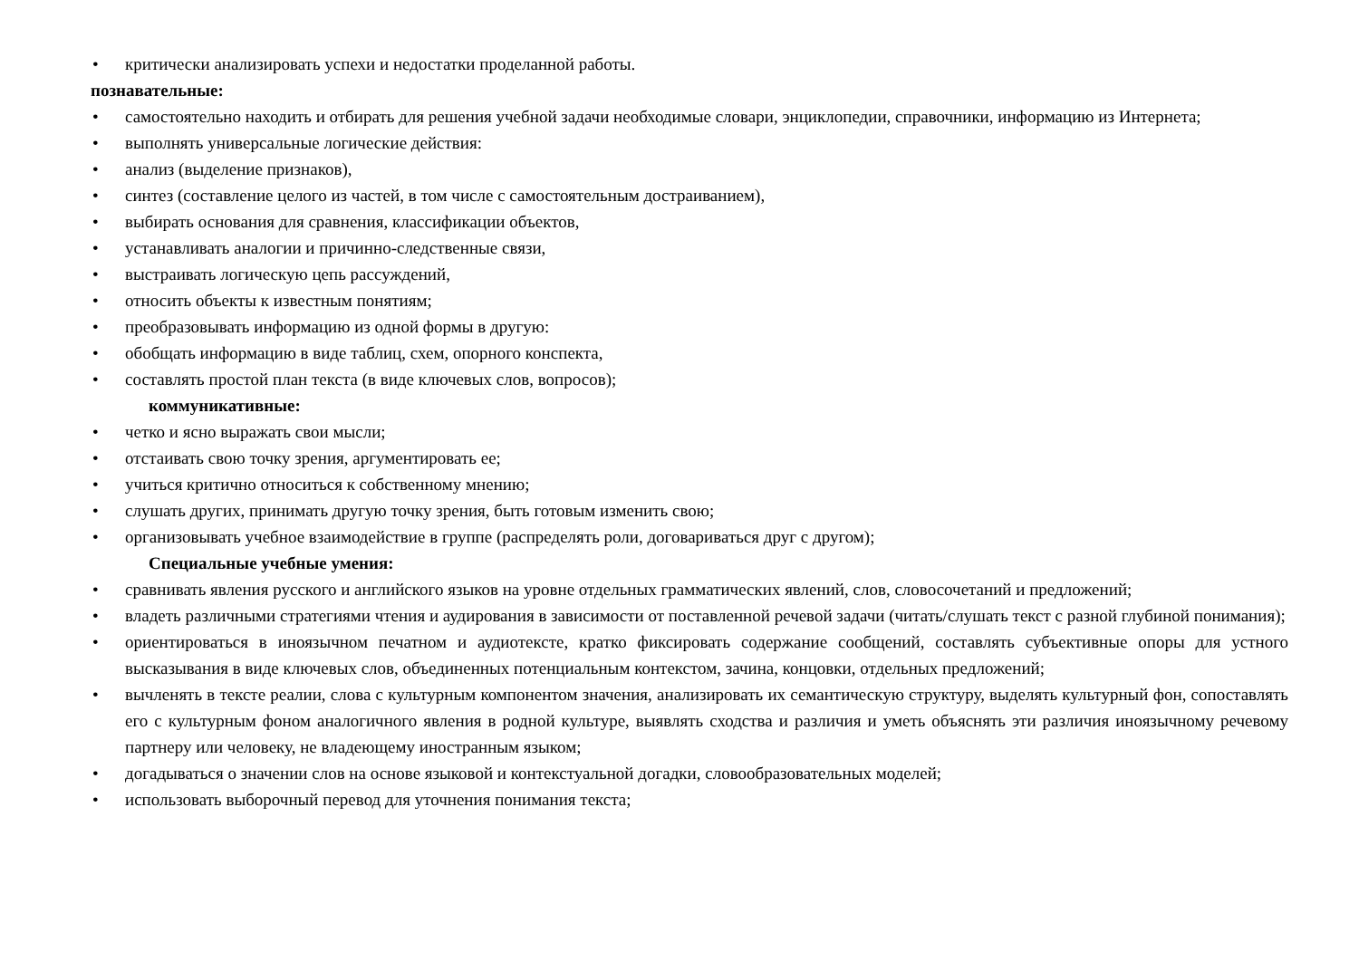• критически анализировать успехи и недостатки проделанной работы.
познавательные:
• самостоятельно находить и отбирать для решения учебной задачи необходимые словари, энциклопедии, справочники, информацию из Интернета;
• выполнять универсальные логические действия:
• анализ (выделение признаков),
• синтез (составление целого из частей, в том числе с самостоятельным достраиванием),
• выбирать основания для сравнения, классификации объектов,
• устанавливать аналогии и причинно-следственные связи,
• выстраивать логическую цепь рассуждений,
• относить объекты к известным понятиям;
• преобразовывать информацию из одной формы в другую:
• обобщать информацию в виде таблиц, схем, опорного конспекта,
• составлять простой план текста (в виде ключевых слов, вопросов);
коммуникативные:
• четко и ясно выражать свои мысли;
• отстаивать свою точку зрения, аргументировать ее;
• учиться критично относиться к собственному мнению;
• слушать других, принимать другую точку зрения, быть готовым изменить свою;
• организовывать учебное взаимодействие в группе (распределять роли, договариваться друг с другом);
Специальные учебные умения:
• сравнивать явления русского и английского языков на уровне отдельных грамматических явлений, слов, словосочетаний и предложений;
• владеть различными стратегиями чтения и аудирования в зависимости от поставленной речевой задачи (читать/слушать текст с разной глубиной понимания);
• ориентироваться в иноязычном печатном и аудиотексте, кратко фиксировать содержание сообщений, составлять субъективные опоры для устного высказывания в виде ключевых слов, объединенных потенциальным контекстом, зачина, концовки, отдельных предложений;
• вычленять в тексте реалии, слова с культурным компонентом значения, анализировать их семантическую структуру, выделять культурный фон, сопоставлять его с культурным фоном аналогичного явления в родной культуре, выявлять сходства и различия и уметь объяснять эти различия иноязычному речевому партнеру или человеку, не владеющему иностранным языком;
• догадываться о значении слов на основе языковой и контекстуальной догадки, словообразовательных моделей;
• использовать выборочный перевод для уточнения понимания текста;